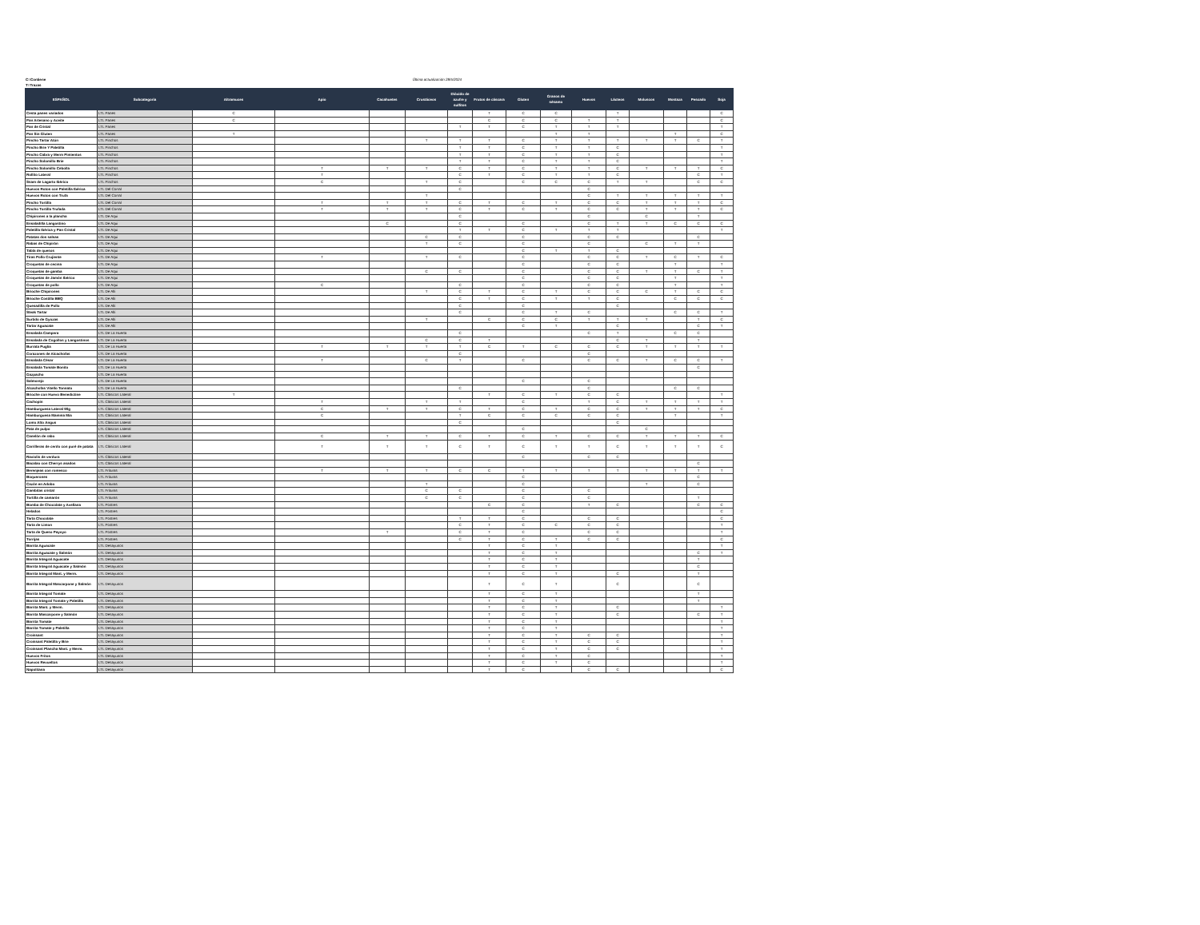C=Contiene
T=Trazas
Última actualización 28/5/2024
| ESPAÑOL | Subcategoria | Altramuces | Apio | Cacahuetes | Crustáceos | Dióxido de azufre y sulfitos | Frutos de cáscara | Gluten | Granos de sésamo | Huevos | Lácteos | Moluscos | Mostaza | Pescado | Soja |
| --- | --- | --- | --- | --- | --- | --- | --- | --- | --- | --- | --- | --- | --- | --- | --- |
| Cesta panes variados | LTL Panes | C | | | | | T | C | C | | T | | | | C |
| Pan Artesano y Aceite | LTL Panes | C | | | | | C | C | C | T | T | | | | C |
| Pan de Cristal | LTL Panes | | | | | T | T | C | T | T | T | | | | T |
| Pan Sin Gluten | LTL Panes | T | | | | | | | T | T | | | T | | C |
| Pincho Tartar Atún | LTL Pinchos | | | | T | T | T | C | T | T | T | T | T | C | T |
| Pincho Brie Y Paletilla | LTL Pinchos | | | | | T | T | C | T | T | C | | | | T |
| Pincho Cabra y Merm Pimientos | LTL Pinchos | | | | | T | T | C | T | T | C | | | | T |
| Pincho Solomillo Brie | LTL Pinchos | | | | | T | T | C | T | T | C | | | | T |
| Pincho Solomillo Cebolla | LTL Pinchos | | T | T | T | C | T | C | T | T | C | T | T | T | C |
| Rollito Lateral | LTL Pinchos | | T | | | C | T | C | T | T | C | | | C | T |
| Ssam de Lagarto Ibérico | LTL Pinchos | | C | | T | C | | C | C | C | T | T | | C | C |
| Huevos Rotos con Paletilla Ibérica | LTL Del Corral | | | | | C | | | | C | | | | | |
| Huevos Rotos con Trufa | LTL Del Corral | | | | T | | | | | C | T | T | T | T | T |
| Pincho Tortilla | LTL Del Corral | | T | T | T | C | T | C | T | C | C | T | T | T | C |
| Pincho Tortilla Trufada | LTL Del Corral | | T | T | T | C | T | C | T | C | C | T | T | T | C |
| Chipirones a la plancha | LTL De Aqui | | | | | C | | | | C | | C | | T | |
| Ensaladilla Langostino | LTL De Aqui | | | C | | C | | C | | C | T | T | C | C | C |
| Paletilla Ibérica y Pan Cristal | LTL De Aqui | | | | | T | T | C | T | T | T | | | | T |
| Patatas dos salsas | LTL De Aqui | | | | C | C | | C | | C | C | | | C | |
| Rabas de Chipirón | LTL De Aqui | | | | T | C | | C | | C | | C | T | T | |
| Tabla de quesos | LTL De Aqui | | | | | | | C | T | T | C | | | | |
| Tiras Pollo Crujiente | LTL De Aqui | | T | | T | C | | C | | C | C | T | C | T | C |
| Croquetas de cecina | LTL De Aqui | | | | | | | C | | C | C | | T | | T |
| Croquetas de gamba | LTL De Aqui | | | | C | C | | C | | C | C | T | T | C | T |
| Croquetas de Jamón Ibérico | LTL De Aqui | | | | | | | C | | C | C | | T | | T |
| Croquetas de pollo | LTL De Aqui | | C | | | C | | C | | C | C | | T | | T |
| Brioche Chipirones | LTL De Allí | | | | T | C | T | C | T | C | C | C | T | C | C |
| Brioche Costilla BBQ | LTL De Allí | | | | | C | T | C | T | T | C | | C | C | C |
| Quesadilla de Pollo | LTL De Allí | | | | | C | | C | | | C | | | | |
| Steak Tartar | LTL De Allí | | | | | C | | C | T | C | | | C | C | T |
| Surtido de Gyozas | LTL De Allí | | | | T | | C | C | C | T | T | T | | T | C |
| Tartar Aguacate | LTL De Allí | | | | | | | C | T | | C | | | C | T |
| Ensalada Campera | LTL De La Huerta | | | | | C | | | | C | T | | C | C | |
| Ensalada de Cogollos y Langostinos | LTL De La Huerta | | | | C | C | T | | | | C | T | | T | |
| Burrata Puglia | LTL De La Huerta | | T | T | T | T | C | T | C | C | C | T | T | T | T |
| Corazones de Alcachofas | LTL De La Huerta | | | | | C | | | | C | | | | | |
| Ensalada César | LTL De La Huerta | | T | | C | T | | C | | C | C | T | C | C | T |
| Ensalada Tomate Bonito | LTL De La Huerta | | | | | | | | | | | | | C | |
| Gazpacho | LTL De La Huerta | | | | | | | | | | | | | | |
| Salmorejo | LTL De La Huerta | | | | | | | C | | C | | | | | |
| Alcachofas Vitello Tonnato | LTL De La Huerta | | | | | C | | | | C | | | C | C | |
| Brioche con Huevo Benedictine | LTL Clásicos Lateral | T | | | | | T | C | T | C | C | | | | T |
| Cachopín | LTL Clásicos Lateral | | T | | T | T | | C | | T | C | T | T | T | T |
| Hamburguesa Lateral 90g | LTL Clásicos Lateral | | C | T | T | C | T | C | T | C | C | T | T | T | C |
| Hamburguesa Mamma Mia | LTL Clásicos Lateral | | C | | | T | C | C | C | C | C | | T | | T |
| Lomo Alto Angus | LTL Clásicos Lateral | | | | | C | | | | | C | | | | |
| Pata de pulpo | LTL Clásicos Lateral | | | | | | | C | | | | C | | | |
| Canelón de rabo | LTL Clásicos Lateral | | C | T | T | C | T | C | T | C | C | T | T | T | C |
| Carrilleras de cerdo con puré de patata | LTL Clásicos Lateral | | T | T | T | C | T | C | T | T | C | T | T | T | C |
| Raviolis de verdura | LTL Clásicos Lateral | | | | | | | C | | C | C | | | | |
| Bacalao con Cherrys asados | LTL Clásicos Lateral | | | | | | | | | | | | | C | |
| Berenjeas con romesco | LTL Frituras | | T | T | T | C | C | T | T | T | T | T | T | T | T |
| Boquerones | LTL Frituras | | | | | | | C | | | | | | C | |
| Cazón en Adobo | LTL Frituras | | | | T | | | C | | | | T | | C | |
| Gambitas cristal | LTL Frituras | | | | C | C | | C | | C | | | | | |
| Tortilla de camarón | LTL Frituras | | | | C | C | | C | | C | | | | T | |
| Bomba de Chocolate y Avellana | LTL Postres | | | | | | C | C | | T | C | | | C | C |
| Helados | LTL Postres | | | | | | | C | | | | | | | C |
| Tarta Chocolate | LTL Postres | | | | | T | T | C | | C | C | | | | C |
| Tarta de Limon | LTL Postres | | | | | C | T | C | C | C | C | | | | T |
| Tarta de Queso Payoyo | LTL Postres | | | T | | C | T | C | | C | C | | | | T |
| Torrijas | LTL Postres | | | | | C | T | C | T | C | C | | | | C |
| Barrita Aguacate | LTL Desayunos | | | | | | T | C | T | | | | | | T |
| Barrita Aguacate y Salmón | LTL Desayunos | | | | | | T | C | T | | | | | C | T |
| Barrita Integral Aguacate | LTL Desayunos | | | | | | T | C | T | | | | | T | |
| Barrita Integral Aguacate y Salmón | LTL Desayunos | | | | | | T | C | T | | | | | C | |
| Barrita Integral Mant. y Merm. | LTL Desayunos | | | | | | T | C | T | | C | | | T | |
| Barrita Integral Mascarpone y Salmón | LTL Desayunos | | | | | | T | C | T | | C | | | C | |
| Barrita Integral Tomate | LTL Desayunos | | | | | | T | C | T | | | | | T | |
| Barrita Integral Tomate y Paletilla | LTL Desayunos | | | | | | T | C | T | | | | | T | |
| Barrita Mant. y Merm. | LTL Desayunos | | | | | | T | C | T | | C | | | | T |
| Barrita Mascarpone y Salmón | LTL Desayunos | | | | | | T | C | T | | C | | | C | T |
| Barrita Tomate | LTL Desayunos | | | | | | T | C | T | | | | | | T |
| Barrita Tomate y Paletilla | LTL Desayunos | | | | | | T | C | T | | | | | | T |
| Croissant | LTL Desayunos | | | | | | T | C | T | C | C | | | | T |
| Croissant Paletilla y Brie | LTL Desayunos | | | | | | T | C | T | C | C | | | | T |
| Croissant Plancha Mant. y Merm. | LTL Desayunos | | | | | | T | C | T | C | C | | | | T |
| Huevos Fritos | LTL Desayunos | | | | | | T | C | T | C | | | | | T |
| Huevos Revueltos | LTL Desayunos | | | | | | T | C | T | C | | | | | T |
| Napolitana | LTL Desayunos | | | | | | T | C | | C | C | | | | C |